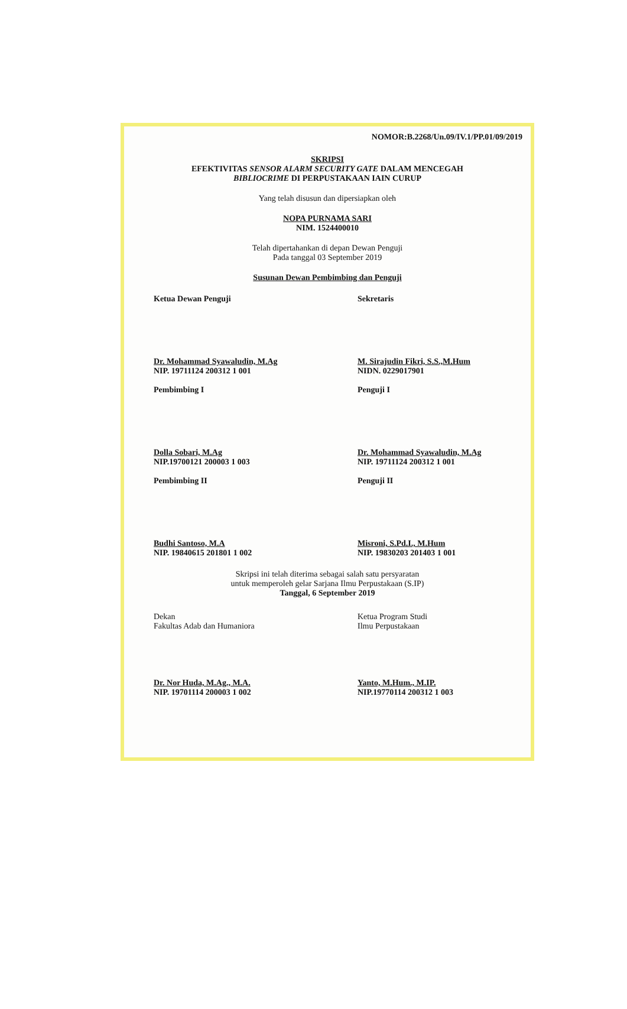NOMOR:B.2268/Un.09/IV.1/PP.01/09/2019
SKRIPSI
EFEKTIVITAS SENSOR ALARM SECURITY GATE DALAM MENCEGAH
BIBLIOCRIME DI PERPUSTAKAAN IAIN CURUP
Yang telah disusun dan dipersiapkan oleh
NOPA PURNAMA SARI
NIM. 1524400010
Telah dipertahankan di depan Dewan Penguji
Pada tanggal 03 September 2019
Susunan Dewan Pembimbing dan Penguji
Ketua Dewan Penguji
Dr. Mohammad Syawaludin, M.Ag
NIP. 19711124 200312 1 001
Sekretaris
M. Sirajudin Fikri, S.S.,M.Hum
NIDN. 0229017901
Pembimbing I
Dolla Sobari, M.Ag
NIP.19700121 200003 1 003
Penguji I
Dr. Mohammad Syawaludin, M.Ag
NIP. 19711124 200312 1 001
Pembimbing II
Budhi Santoso, M.A
NIP. 19840615 201801 1 002
Penguji II
Misroni, S.Pd.I., M.Hum
NIP. 19830203 201403 1 001
Skripsi ini telah diterima sebagai salah satu persyaratan
untuk memperoleh gelar Sarjana Ilmu Perpustakaan (S.IP)
Tanggal, 6 September 2019
Dekan
Fakultas Adab dan Humaniora
Dr. Nor Huda, M.Ag., M.A.
NIP. 19701114 200003 1 002
Ketua Program Studi
Ilmu Perpustakaan
Yanto, M.Hum., M.IP.
NIP.19770114 200312 1 003